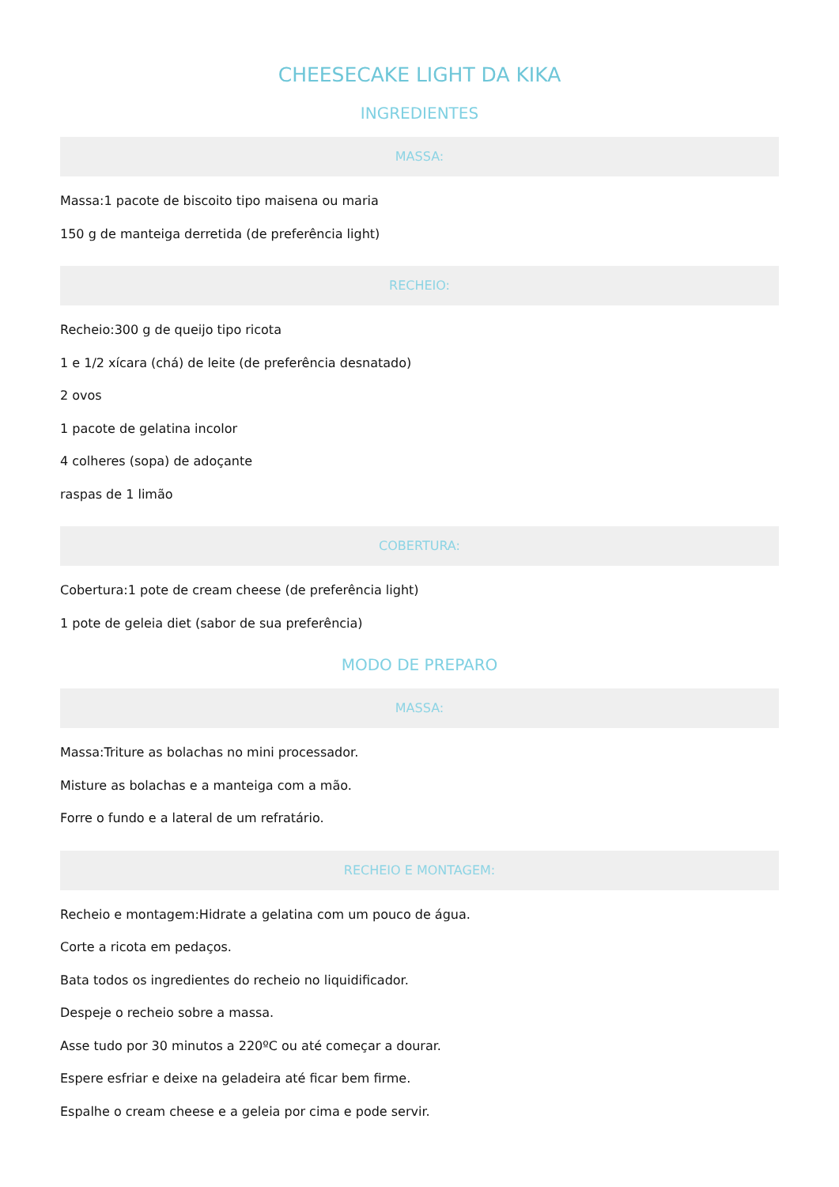CHEESECAKE LIGHT DA KIKA
INGREDIENTES
MASSA:
Massa:1 pacote de biscoito tipo maisena ou maria
150 g de manteiga derretida (de preferência light)
RECHEIO:
Recheio:300 g de queijo tipo ricota
1 e 1/2 xícara (chá) de leite (de preferência desnatado)
2 ovos
1 pacote de gelatina incolor
4 colheres (sopa) de adoçante
raspas de 1 limão
COBERTURA:
Cobertura:1 pote de cream cheese (de preferência light)
1 pote de geleia diet (sabor de sua preferência)
MODO DE PREPARO
MASSA:
Massa:Triture as bolachas no mini processador.
Misture as bolachas e a manteiga com a mão.
Forre o fundo e a lateral de um refratário.
RECHEIO E MONTAGEM:
Recheio e montagem:Hidrate a gelatina com um pouco de água.
Corte a ricota em pedaços.
Bata todos os ingredientes do recheio no liquidificador.
Despeje o recheio sobre a massa.
Asse tudo por 30 minutos a 220ºC ou até começar a dourar.
Espere esfriar e deixe na geladeira até ficar bem firme.
Espalhe o cream cheese e a geleia por cima e pode servir.